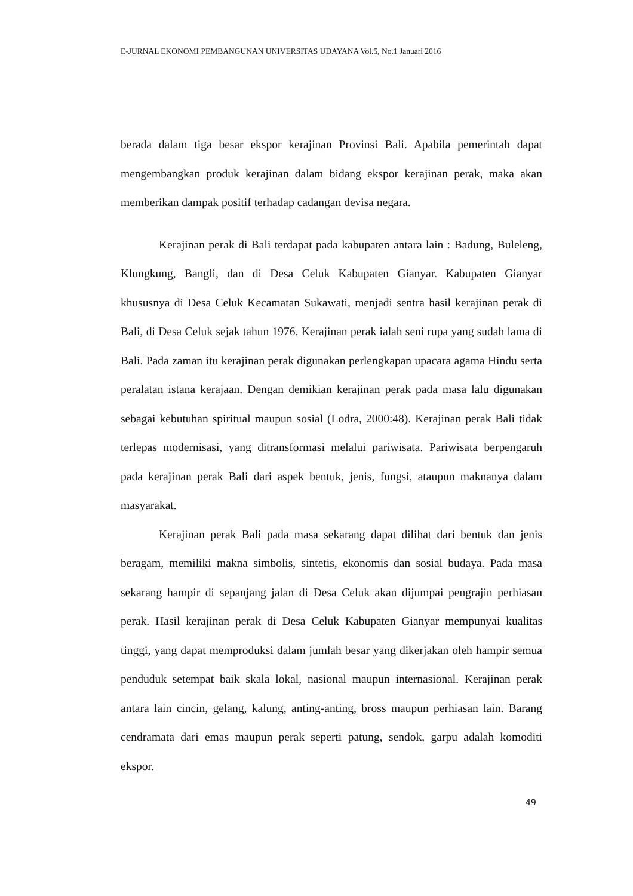E-JURNAL EKONOMI PEMBANGUNAN UNIVERSITAS UDAYANA Vol.5, No.1 Januari 2016
berada dalam tiga besar ekspor kerajinan Provinsi Bali. Apabila pemerintah dapat mengembangkan produk kerajinan dalam bidang ekspor kerajinan perak, maka akan memberikan dampak positif terhadap cadangan devisa negara.
Kerajinan perak di Bali terdapat pada kabupaten antara lain : Badung, Buleleng, Klungkung, Bangli, dan di Desa Celuk Kabupaten Gianyar. Kabupaten Gianyar khususnya di Desa Celuk Kecamatan Sukawati, menjadi sentra hasil kerajinan perak di Bali, di Desa Celuk sejak tahun 1976. Kerajinan perak ialah seni rupa yang sudah lama di Bali. Pada zaman itu kerajinan perak digunakan perlengkapan upacara agama Hindu serta peralatan istana kerajaan. Dengan demikian kerajinan perak pada masa lalu digunakan sebagai kebutuhan spiritual maupun sosial (Lodra, 2000:48). Kerajinan perak Bali tidak terlepas modernisasi, yang ditransformasi melalui pariwisata. Pariwisata berpengaruh pada kerajinan perak Bali dari aspek bentuk, jenis, fungsi, ataupun maknanya dalam masyarakat.
Kerajinan perak Bali pada masa sekarang dapat dilihat dari bentuk dan jenis beragam, memiliki makna simbolis, sintetis, ekonomis dan sosial budaya. Pada masa sekarang hampir di sepanjang jalan di Desa Celuk akan dijumpai pengrajin perhiasan perak. Hasil kerajinan perak di Desa Celuk Kabupaten Gianyar mempunyai kualitas tinggi, yang dapat memproduksi dalam jumlah besar yang dikerjakan oleh hampir semua penduduk setempat baik skala lokal, nasional maupun internasional. Kerajinan perak antara lain cincin, gelang, kalung, anting-anting, bross maupun perhiasan lain. Barang cendramata dari emas maupun perak seperti patung, sendok, garpu adalah komoditi ekspor.
49